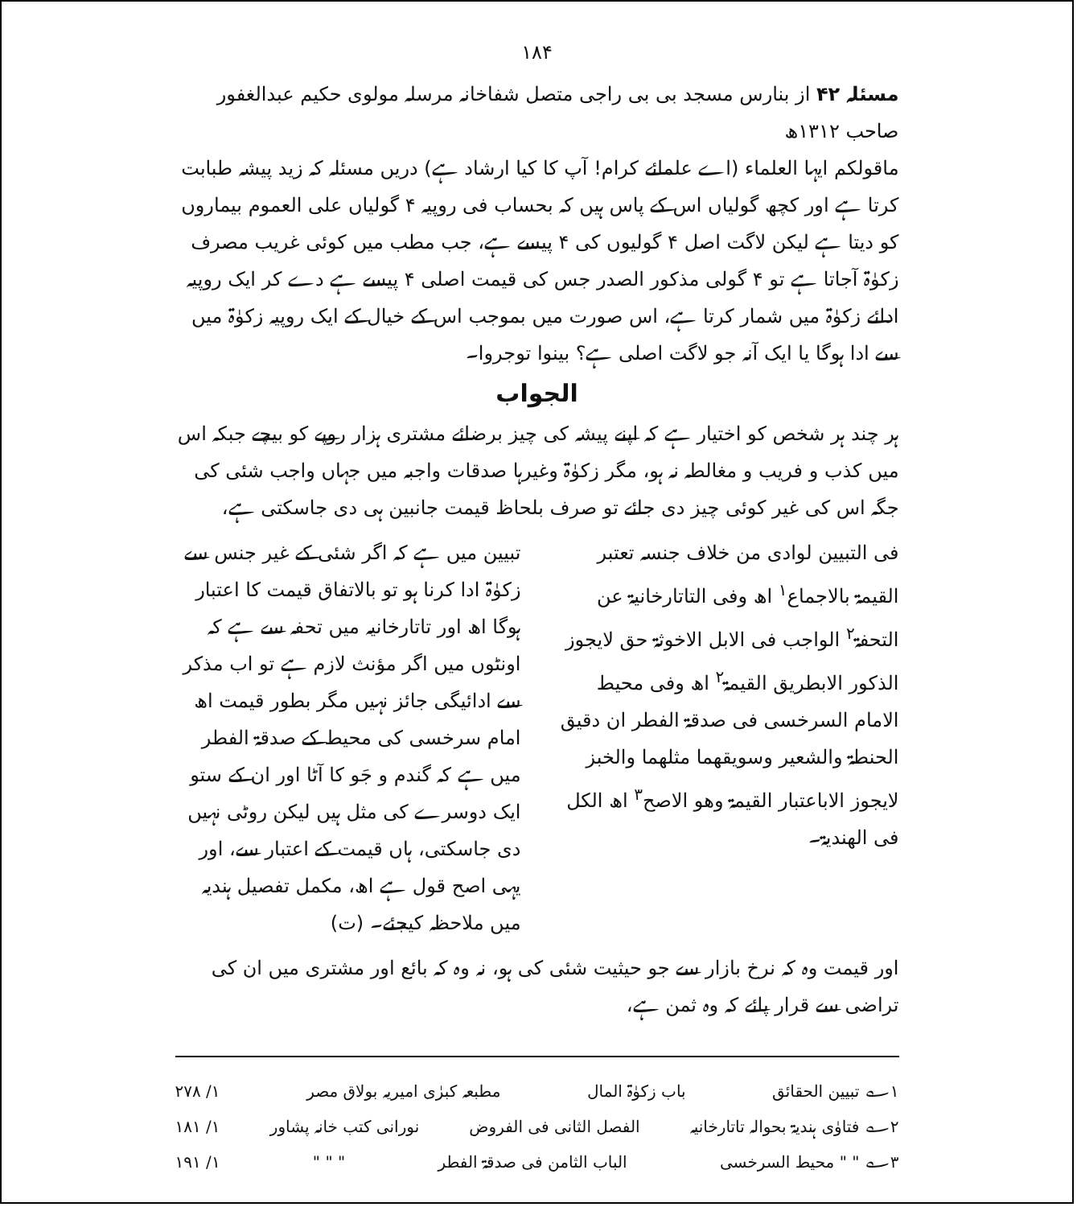۱۸۴
مسئلہ ۴۲ از بنارس مسجد بی بی راجی متصل شفاخانہ مرسلہ مولوی حکیم عبدالغفور صاحب ۱۳۱۲ھ
ماقولکم ایہا العلماء (اے علمائے کرام! آپ کا کیا ارشاد ہے) دریں مسئلہ کہ زید پیشہ طبابت کرتا ہے اور کچھ گولیاں اس کے پاس ہیں کہ بحساب فی روپیہ ۴ گولیاں علی العموم بیماروں کو دیتا ہے لیکن لاگت اصل ۴ گولیوں کی ۴ پیسے ہے، جب مطب میں کوئی غریب مصرف زکوٰۃ آجاتا ہے تو ۴ گولی مذکور الصدر جس کی قیمت اصلی ۴ پیسے ہے دے کر ایک روپیہ ادائے زکوٰۃ میں شمار کرتا ہے، اس صورت میں بموجب اس کے خیال کے ایک روپیہ زکوٰۃ میں سے ادا ہوگا یا ایک آنہ جو لاگت اصلی ہے؟ بینوا توجروا۔
الجواب
ہر چند ہر شخص کو اختیار ہے کہ اپنے پیشہ کی چیز برضائے مشتری ہزار روپے کو بیچے جبکہ اس میں کذب و فریب و مغالطہ نہ ہو، مگر زکوٰۃ وغیرہا صدقات واجبہ میں جہاں واجب شئی کی جگہ اس کی غیر کوئی چیز دی جائے تو صرف بلحاظ قیمت جانبین ہی دی جاسکتی ہے،
فی التبیین لوادی من خلاف جنسہ تعتبر القیمۃ بالاجماع<sup>۱</sup> اھ وفی التاتارخانیۃ عن التحفۃ<sup>۲</sup> الواجب فی الابل الاخوثۃ حق لایجوز الذکور الابطریق القیمۃ<sup>۲</sup> اھ وفی محیط الامام السرخسی فی صدقۃ الفطر ان دقیق الحنطۃ والشعیر وسویقھما مثلھما والخبز لایجوز الاباعتبار القیمۃ وھو الاصح<sup>۳</sup> اھ الکل فی الھندیۃ۔
تبیین میں ہے کہ اگر شئی کے غیر جنس سے زکوٰۃ ادا کرنا ہو تو بالاتفاق قیمت کا اعتبار ہوگا اھ اور تاتارخانیہ میں تحفہ سے ہے کہ اونٹوں میں اگر مؤنث لازم ہے تو اب مذکر سے ادائیگی جائز نہیں مگر بطور قیمت اھ امام سرخسی کی محیط کے صدقۃ الفطر میں ہے کہ گندم و جَو کا آٹا اور ان کے ستو ایک دوسرے کی مثل ہیں لیکن روٹی نہیں دی جاسکتی، ہاں قیمت کے اعتبار سے، اور یہی اصح قول ہے اھ، مکمل تفصیل ہندیہ میں ملاحظہ کیجئے۔ (ت)
اور قیمت وہ کہ نرخ بازار سے جو حیثیت شئی کی ہو، نہ وہ کہ بائع اور مشتری میں ان کی تراضی سے قرار پائے کہ وہ ثمن ہے،
۱؎ تبیین الحقائق باب زکوٰۃ المال مطبعہ کبرٰی امیریہ بولاق مصر ۱/ ۲۷۸
۲؎ فتاوٰی ہندیۃ بحوالہ تاتارخانیہ الفصل الثانی فی الفروض نورانی کتب خانہ پشاور ۱/ ۱۸۱
۳؎ " " محیط السرخسی الباب الثامن فی صدقۃ الفطر " " " ۱/ ۱۹۱